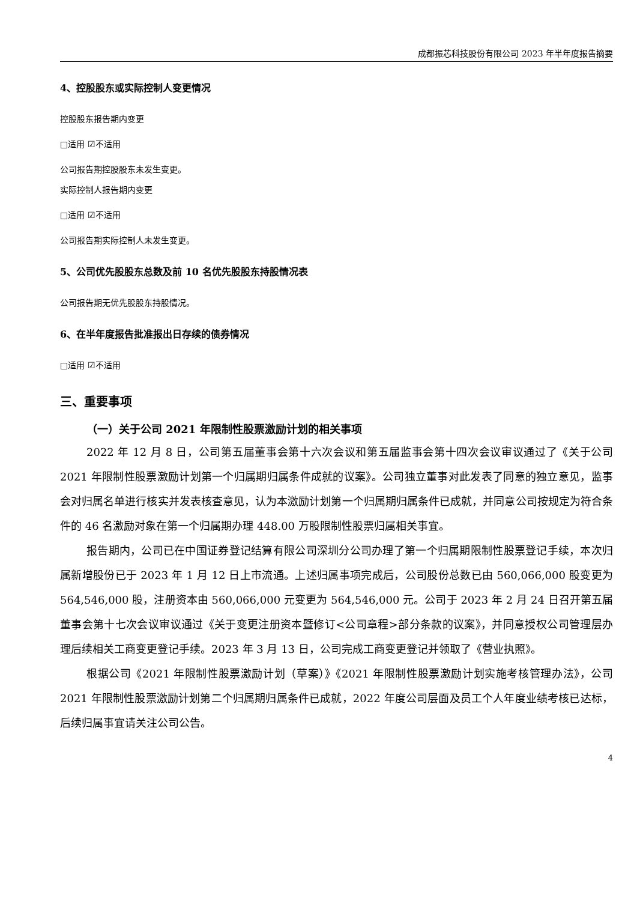成都振芯科技股份有限公司 2023 年半年度报告摘要
4、控股股东或实际控制人变更情况
控股股东报告期内变更
□适用 ☑不适用
公司报告期控股股东未发生变更。
实际控制人报告期内变更
□适用 ☑不适用
公司报告期实际控制人未发生变更。
5、公司优先股股东总数及前 10 名优先股股东持股情况表
公司报告期无优先股股东持股情况。
6、在半年度报告批准报出日存续的债券情况
□适用 ☑不适用
三、重要事项
（一）关于公司 2021 年限制性股票激励计划的相关事项
2022 年 12 月 8 日，公司第五届董事会第十六次会议和第五届监事会第十四次会议审议通过了《关于公司 2021 年限制性股票激励计划第一个归属期归属条件成就的议案》。公司独立董事对此发表了同意的独立意见，监事会对归属名单进行核实并发表核查意见，认为本激励计划第一个归属期归属条件已成就，并同意公司按规定为符合条件的 46 名激励对象在第一个归属期办理 448.00 万股限制性股票归属相关事宜。
报告期内，公司已在中国证券登记结算有限公司深圳分公司办理了第一个归属期限制性股票登记手续，本次归属新增股份已于 2023 年 1 月 12 日上市流通。上述归属事项完成后，公司股份总数已由 560,066,000 股变更为 564,546,000 股，注册资本由 560,066,000 元变更为 564,546,000 元。公司于 2023 年 2 月 24 日召开第五届董事会第十七次会议审议通过《关于变更注册资本暨修订<公司章程>部分条款的议案》，并同意授权公司管理层办理后续相关工商变更登记手续。2023 年 3 月 13 日，公司完成工商变更登记并领取了《营业执照》。
根据公司《2021 年限制性股票激励计划（草案）》《2021 年限制性股票激励计划实施考核管理办法》，公司 2021 年限制性股票激励计划第二个归属期归属条件已成就，2022 年度公司层面及员工个人年度业绩考核已达标，后续归属事宜请关注公司公告。
4